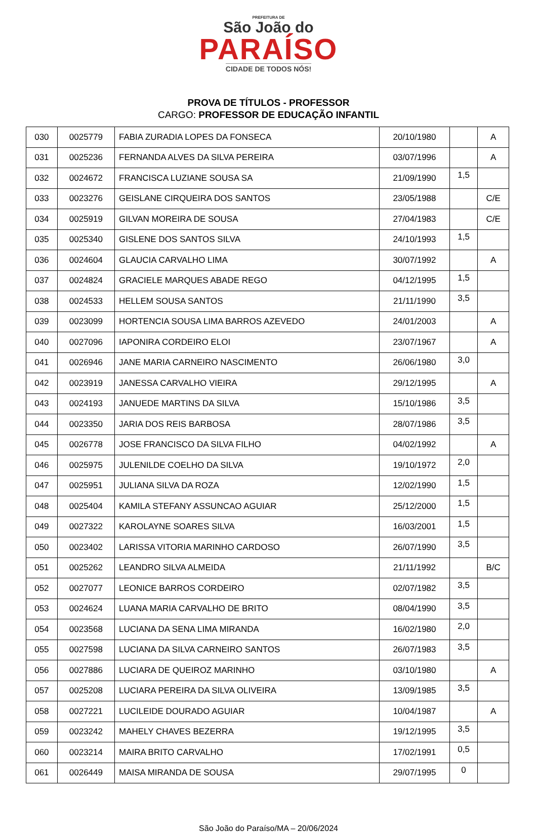PREFEITURA DE
São João do
PARAÍSO
CIDADE DE TODOS NÓS!
PROVA DE TÍTULOS - PROFESSOR
CARGO: PROFESSOR DE EDUCAÇÃO INFANTIL
| 030 | 0025779 | FABIA ZURADIA LOPES DA FONSECA | 20/10/1980 | | A |
| 031 | 0025236 | FERNANDA ALVES DA SILVA PEREIRA | 03/07/1996 | | A |
| 032 | 0024672 | FRANCISCA LUZIANE SOUSA SA | 21/09/1990 | 1,5 | |
| 033 | 0023276 | GEISLANE CIRQUEIRA DOS SANTOS | 23/05/1988 | | C/E |
| 034 | 0025919 | GILVAN MOREIRA DE SOUSA | 27/04/1983 | | C/E |
| 035 | 0025340 | GISLENE DOS SANTOS SILVA | 24/10/1993 | 1,5 | |
| 036 | 0024604 | GLAUCIA CARVALHO LIMA | 30/07/1992 | | A |
| 037 | 0024824 | GRACIELE MARQUES ABADE REGO | 04/12/1995 | 1,5 | |
| 038 | 0024533 | HELLEM SOUSA SANTOS | 21/11/1990 | 3,5 | |
| 039 | 0023099 | HORTENCIA SOUSA LIMA BARROS AZEVEDO | 24/01/2003 | | A |
| 040 | 0027096 | IAPONIRA CORDEIRO ELOI | 23/07/1967 | | A |
| 041 | 0026946 | JANE MARIA CARNEIRO NASCIMENTO | 26/06/1980 | 3,0 | |
| 042 | 0023919 | JANESSA CARVALHO VIEIRA | 29/12/1995 | | A |
| 043 | 0024193 | JANUEDE MARTINS DA SILVA | 15/10/1986 | 3,5 | |
| 044 | 0023350 | JARIA DOS REIS BARBOSA | 28/07/1986 | 3,5 | |
| 045 | 0026778 | JOSE FRANCISCO DA SILVA FILHO | 04/02/1992 | | A |
| 046 | 0025975 | JULENILDE COELHO DA SILVA | 19/10/1972 | 2,0 | |
| 047 | 0025951 | JULIANA SILVA DA ROZA | 12/02/1990 | 1,5 | |
| 048 | 0025404 | KAMILA STEFANY ASSUNCAO AGUIAR | 25/12/2000 | 1,5 | |
| 049 | 0027322 | KAROLAYNE SOARES SILVA | 16/03/2001 | 1,5 | |
| 050 | 0023402 | LARISSA VITORIA MARINHO CARDOSO | 26/07/1990 | 3,5 | |
| 051 | 0025262 | LEANDRO SILVA ALMEIDA | 21/11/1992 | | B/C |
| 052 | 0027077 | LEONICE BARROS CORDEIRO | 02/07/1982 | 3,5 | |
| 053 | 0024624 | LUANA MARIA CARVALHO DE BRITO | 08/04/1990 | 3,5 | |
| 054 | 0023568 | LUCIANA DA SENA LIMA MIRANDA | 16/02/1980 | 2,0 | |
| 055 | 0027598 | LUCIANA DA SILVA CARNEIRO SANTOS | 26/07/1983 | 3,5 | |
| 056 | 0027886 | LUCIARA DE QUEIROZ MARINHO | 03/10/1980 | | A |
| 057 | 0025208 | LUCIARA PEREIRA DA SILVA OLIVEIRA | 13/09/1985 | 3,5 | |
| 058 | 0027221 | LUCILEIDE DOURADO AGUIAR | 10/04/1987 | | A |
| 059 | 0023242 | MAHELY CHAVES BEZERRA | 19/12/1995 | 3,5 | |
| 060 | 0023214 | MAIRA BRITO CARVALHO | 17/02/1991 | 0,5 | |
| 061 | 0026449 | MAISA MIRANDA DE SOUSA | 29/07/1995 | 0 | |
São João do Paraíso/MA – 20/06/2024